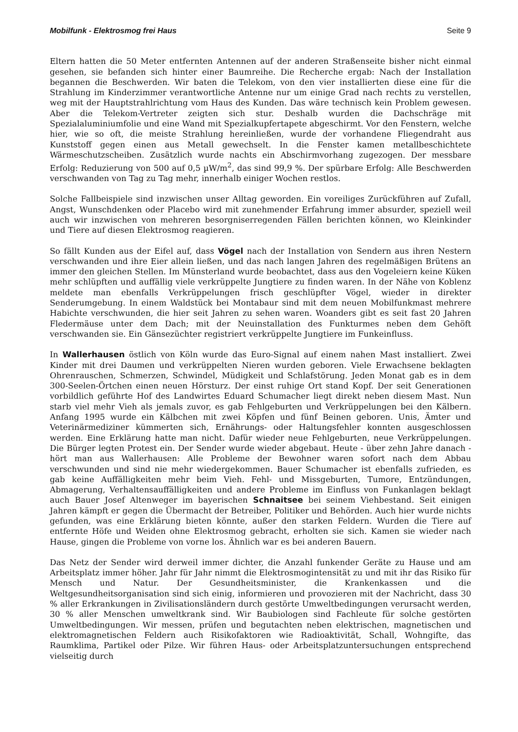Mobilfunk - Elektrosmog frei Haus Seite 9
Eltern hatten die 50 Meter entfernten Antennen auf der anderen Straßenseite bisher nicht einmal gesehen, sie befanden sich hinter einer Baumreihe. Die Recherche ergab: Nach der Installation begannen die Beschwerden. Wir baten die Telekom, von den vier installierten diese eine für die Strahlung im Kinderzimmer verantwortliche Antenne nur um einige Grad nach rechts zu verstellen, weg mit der Hauptstrahlrichtung vom Haus des Kunden. Das wäre technisch kein Problem gewesen. Aber die Telekom-Vertreter zeigten sich stur. Deshalb wurden die Dachschräge mit Spezialaluminiumfolie und eine Wand mit Spezialkupfertapete abgeschirmt. Vor den Fenstern, welche hier, wie so oft, die meiste Strahlung hereinließen, wurde der vorhandene Fliegendraht aus Kunststoff gegen einen aus Metall gewechselt. In die Fenster kamen metallbeschichtete Wärmeschutzscheiben. Zusätzlich wurde nachts ein Abschirmvorhang zugezogen. Der messbare Erfolg: Reduzierung von 500 auf 0,5 µW/m<sup>2</sup>, das sind 99,9 %. Der spürbare Erfolg: Alle Beschwerden verschwanden von Tag zu Tag mehr, innerhalb einiger Wochen restlos.
Solche Fallbeispiele sind inzwischen unser Alltag geworden. Ein voreiliges Zurückführen auf Zufall, Angst, Wunschdenken oder Placebo wird mit zunehmender Erfahrung immer absurder, speziell weil auch wir inzwischen von mehreren besorgniserregenden Fällen berichten können, wo Kleinkinder und Tiere auf diesen Elektrosmog reagieren.
So fällt Kunden aus der Eifel auf, dass Vögel nach der Installation von Sendern aus ihren Nestern verschwanden und ihre Eier allein ließen, und das nach langen Jahren des regelmäßigen Brütens an immer den gleichen Stellen. Im Münsterland wurde beobachtet, dass aus den Vogeleiern keine Küken mehr schlüpften und auffällig viele verkrüppelte Jungtiere zu finden waren. In der Nähe von Koblenz meldete man ebenfalls Verkrüppelungen frisch geschlüpfter Vögel, wieder in direkter Senderumgebung. In einem Waldstück bei Montabaur sind mit dem neuen Mobilfunkmast mehrere Habichte verschwunden, die hier seit Jahren zu sehen waren. Woanders gibt es seit fast 20 Jahren Fledermäuse unter dem Dach; mit der Neuinstallation des Funkturmes neben dem Gehöft verschwanden sie. Ein Gänsezüchter registriert verkrüppelte Jungtiere im Funkeinfluss.
In Wallerhausen östlich von Köln wurde das Euro-Signal auf einem nahen Mast installiert. Zwei Kinder mit drei Daumen und verkrüppelten Nieren wurden geboren. Viele Erwachsene beklagten Ohrenrauschen, Schmerzen, Schwindel, Müdigkeit und Schlafstörung. Jeden Monat gab es in dem 300-Seelen-Örtchen einen neuen Hörsturz. Der einst ruhige Ort stand Kopf. Der seit Generationen vorbildlich geführte Hof des Landwirtes Eduard Schumacher liegt direkt neben diesem Mast. Nun starb viel mehr Vieh als jemals zuvor, es gab Fehlgeburten und Verkrüppelungen bei den Kälbern. Anfang 1995 wurde ein Kälbchen mit zwei Köpfen und fünf Beinen geboren. Unis, Ämter und Veterinärmediziner kümmerten sich, Ernährungs- oder Haltungsfehler konnten ausgeschlossen werden. Eine Erklärung hatte man nicht. Dafür wieder neue Fehlgeburten, neue Verkrüppelungen. Die Bürger legten Protest ein. Der Sender wurde wieder abgebaut. Heute - über zehn Jahre danach - hört man aus Wallerhausen: Alle Probleme der Bewohner waren sofort nach dem Abbau verschwunden und sind nie mehr wiedergekommen. Bauer Schumacher ist ebenfalls zufrieden, es gab keine Auffälligkeiten mehr beim Vieh. Fehl- und Missgeburten, Tumore, Entzündungen, Abmagerung, Verhaltensauffälligkeiten und andere Probleme im Einfluss von Funkanlagen beklagt auch Bauer Josef Altenweger im bayerischen Schnaitsee bei seinem Viehbestand. Seit einigen Jahren kämpft er gegen die Übermacht der Betreiber, Politiker und Behörden. Auch hier wurde nichts gefunden, was eine Erklärung bieten könnte, außer den starken Feldern. Wurden die Tiere auf entfernte Höfe und Weiden ohne Elektrosmog gebracht, erholten sie sich. Kamen sie wieder nach Hause, gingen die Probleme von vorne los. Ähnlich war es bei anderen Bauern.
Das Netz der Sender wird derweil immer dichter, die Anzahl funkender Geräte zu Hause und am Arbeitsplatz immer höher. Jahr für Jahr nimmt die Elektrosmogintensität zu und mit ihr das Risiko für Mensch und Natur. Der Gesundheitsminister, die Krankenkassen und die Weltgesundheitsorganisation sind sich einig, informieren und provozieren mit der Nachricht, dass 30 % aller Erkrankungen in Zivilisationsländern durch gestörte Umweltbedingungen verursacht werden, 30 % aller Menschen umweltkrank sind. Wir Baubiologen sind Fachleute für solche gestörten Umweltbedingungen. Wir messen, prüfen und begutachten neben elektrischen, magnetischen und elektromagnetischen Feldern auch Risikofaktoren wie Radioaktivität, Schall, Wohngifte, das Raumklima, Partikel oder Pilze. Wir führen Haus- oder Arbeitsplatzuntersuchungen entsprechend vielseitig durch